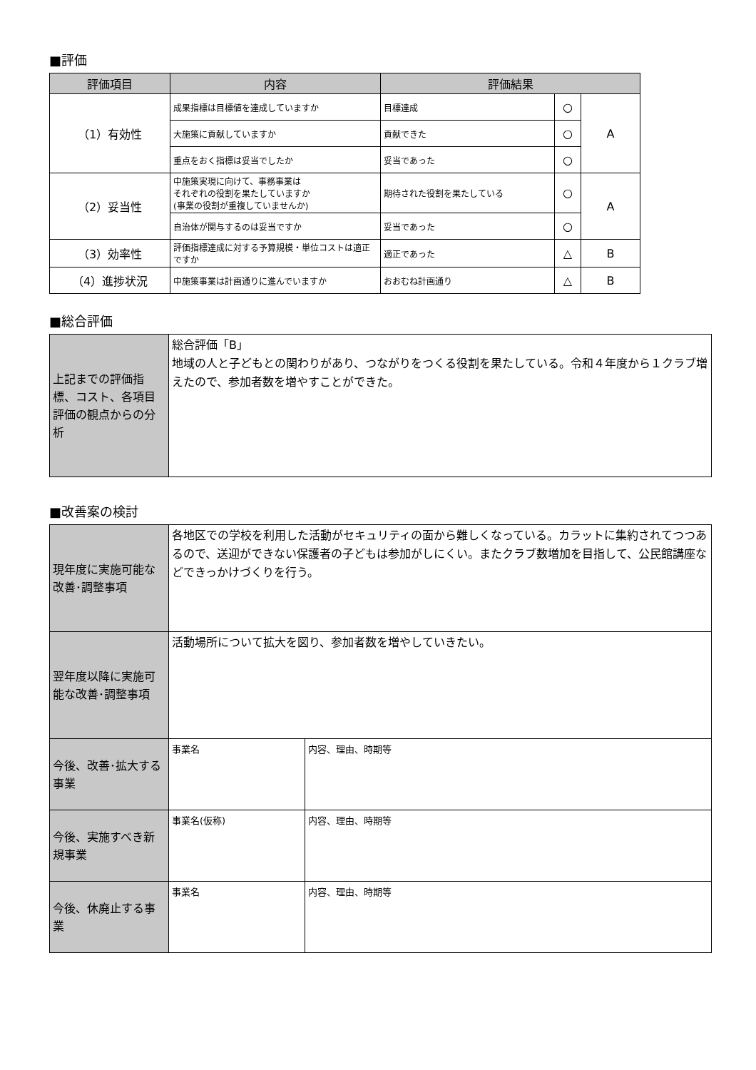■評価
| 評価項目 | 内容 | 評価結果 | | |
| --- | --- | --- | --- | --- |
| （1）有効性 | 成果指標は目標値を達成していますか | 目標達成 | ○ | A |
| | 大施策に貢献していますか | 貢献できた | ○ | |
| | 重点をおく指標は妥当でしたか | 妥当であった | ○ | |
| （2）妥当性 | 中施策実現に向けて、事務事業は それぞれの役割を果たしていますか (事業の役割が重複していませんか) | 期待された役割を果たしている | ○ | A |
| | 自治体が関与するのは妥当ですか | 妥当であった | ○ | |
| （3）効率性 | 評価指標達成に対する予算規模・単位コストは適正ですか | 適正であった | △ | B |
| （4）進捗状況 | 中施策事業は計画通りに進んでいますか | おおむね計画通り | △ | B |
■総合評価
| 上記までの評価指標、コスト、各項目評価の観点からの分析 | 総合評価「B」 地域の人と子どもとの関わりがあり、つながりをつくる役割を果たしている。令和４年度から１クラブ増えたので、参加者数を増やすことができた。 |
■改善案の検討
| 現年度に実施可能な改善･調整事項 | 各地区での学校を利用した活動がセキュリティの面から難しくなっている。カラットに集約されてつつあるので、送迎ができない保護者の子どもは参加がしにくい。またクラブ数増加を目指して、公民館講座などできっかけづくりを行う。 | |
| 翌年度以降に実施可能な改善･調整事項 | 活動場所について拡大を図り、参加者数を増やしていきたい。 | |
| 今後、改善･拡大する事業 | 事業名 | 内容、理由、時期等 |
| 今後、実施すべき新規事業 | 事業名(仮称) | 内容、理由、時期等 |
| 今後、休廃止する事業 | 事業名 | 内容、理由、時期等 |